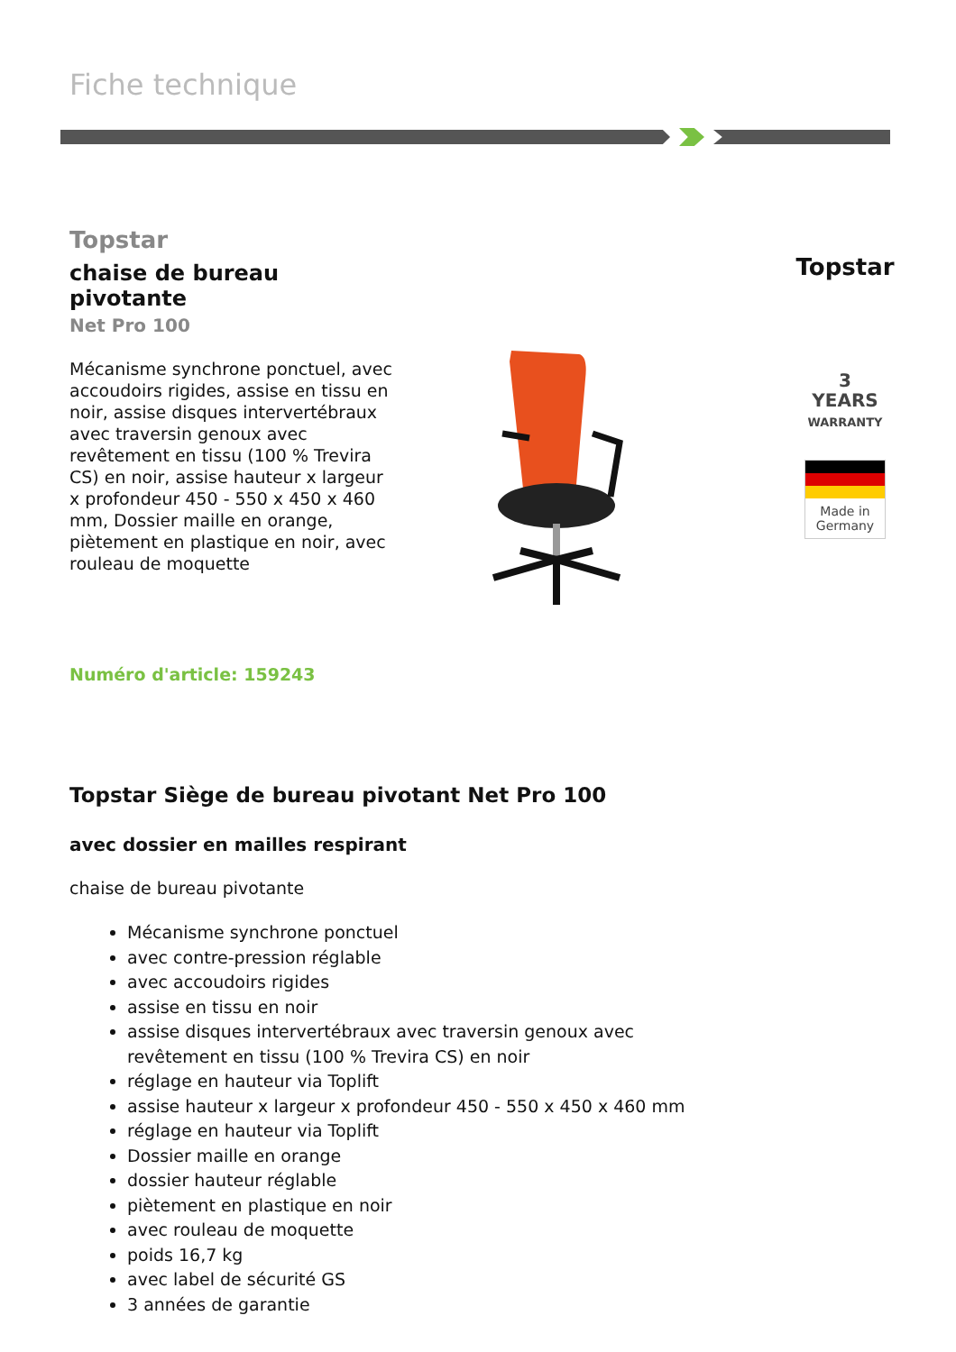Fiche technique
Topstar
chaise de bureau pivotante
Net Pro 100
Mécanisme synchrone ponctuel, avec accoudoirs rigides, assise en tissu en noir, assise disques intervertébraux avec traversin genoux avec revêtement en tissu (100 % Trevira CS) en noir, assise hauteur x largeur x profondeur 450 - 550 x 450 x 460 mm, Dossier maille en orange, piètement en plastique en noir, avec rouleau de moquette
Numéro d'article: 159243
Topstar
3
YEARS
WARRANTY
Made in Germany
Topstar Siège de bureau pivotant Net Pro 100
avec dossier en mailles respirant
chaise de bureau pivotante
Mécanisme synchrone ponctuel
avec contre-pression réglable
avec accoudoirs rigides
assise en tissu en noir
assise disques intervertébraux avec traversin genoux avec revêtement en tissu (100 % Trevira CS) en noir
réglage en hauteur via Toplift
assise hauteur x largeur x profondeur 450 - 550 x 450 x 460 mm
réglage en hauteur via Toplift
Dossier maille en orange
dossier hauteur réglable
piètement en plastique en noir
avec rouleau de moquette
poids 16,7 kg
avec label de sécurité GS
3 années de garantie